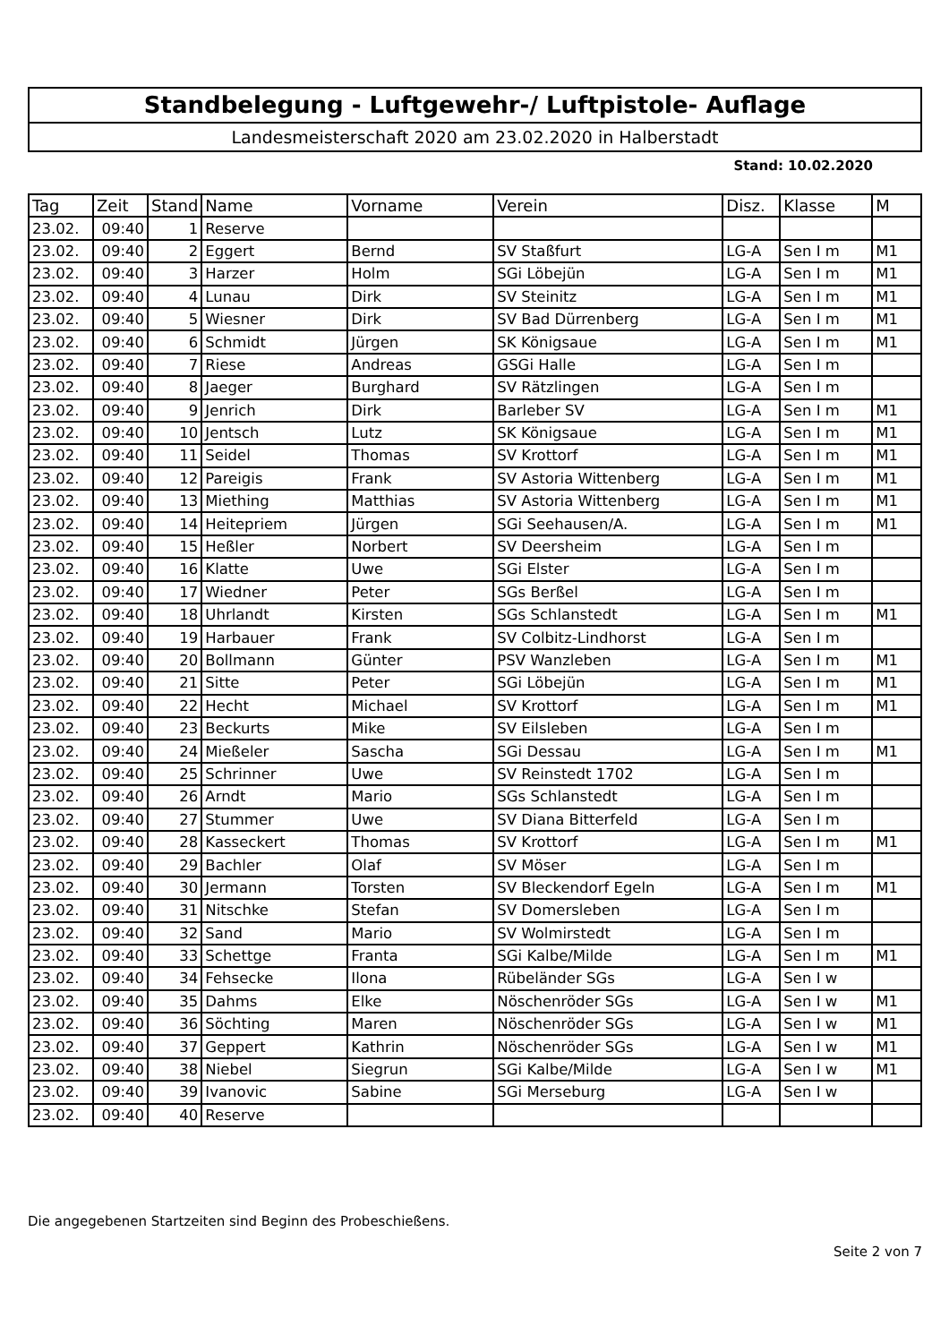Standbelegung - Luftgewehr-/ Luftpistole- Auflage
Landesmeisterschaft 2020 am 23.02.2020 in Halberstadt
Stand: 10.02.2020
| Tag | Zeit | Stand | Name | Vorname | Verein | Disz. | Klasse | M |
| --- | --- | --- | --- | --- | --- | --- | --- | --- |
| 23.02. | 09:40 | 1 | Reserve | | | | | |
| 23.02. | 09:40 | 2 | Eggert | Bernd | SV Staßfurt | LG-A | Sen I m | M1 |
| 23.02. | 09:40 | 3 | Harzer | Holm | SGi Löbejün | LG-A | Sen I m | M1 |
| 23.02. | 09:40 | 4 | Lunau | Dirk | SV Steinitz | LG-A | Sen I m | M1 |
| 23.02. | 09:40 | 5 | Wiesner | Dirk | SV Bad Dürrenberg | LG-A | Sen I m | M1 |
| 23.02. | 09:40 | 6 | Schmidt | Jürgen | SK Königsaue | LG-A | Sen I m | M1 |
| 23.02. | 09:40 | 7 | Riese | Andreas | GSGi Halle | LG-A | Sen I m | |
| 23.02. | 09:40 | 8 | Jaeger | Burghard | SV Rätzlingen | LG-A | Sen I m | |
| 23.02. | 09:40 | 9 | Jenrich | Dirk | Barleber SV | LG-A | Sen I m | M1 |
| 23.02. | 09:40 | 10 | Jentsch | Lutz | SK Königsaue | LG-A | Sen I m | M1 |
| 23.02. | 09:40 | 11 | Seidel | Thomas | SV Krottorf | LG-A | Sen I m | M1 |
| 23.02. | 09:40 | 12 | Pareigis | Frank | SV Astoria Wittenberg | LG-A | Sen I m | M1 |
| 23.02. | 09:40 | 13 | Miething | Matthias | SV Astoria Wittenberg | LG-A | Sen I m | M1 |
| 23.02. | 09:40 | 14 | Heitepriem | Jürgen | SGi Seehausen/A. | LG-A | Sen I m | M1 |
| 23.02. | 09:40 | 15 | Heßler | Norbert | SV Deersheim | LG-A | Sen I m | |
| 23.02. | 09:40 | 16 | Klatte | Uwe | SGi Elster | LG-A | Sen I m | |
| 23.02. | 09:40 | 17 | Wiedner | Peter | SGs Berßel | LG-A | Sen I m | |
| 23.02. | 09:40 | 18 | Uhrlandt | Kirsten | SGs Schlanstedt | LG-A | Sen I m | M1 |
| 23.02. | 09:40 | 19 | Harbauer | Frank | SV Colbitz-Lindhorst | LG-A | Sen I m | |
| 23.02. | 09:40 | 20 | Bollmann | Günter | PSV Wanzleben | LG-A | Sen I m | M1 |
| 23.02. | 09:40 | 21 | Sitte | Peter | SGi Löbejün | LG-A | Sen I m | M1 |
| 23.02. | 09:40 | 22 | Hecht | Michael | SV Krottorf | LG-A | Sen I m | M1 |
| 23.02. | 09:40 | 23 | Beckurts | Mike | SV Eilsleben | LG-A | Sen I m | |
| 23.02. | 09:40 | 24 | Mießeler | Sascha | SGi Dessau | LG-A | Sen I m | M1 |
| 23.02. | 09:40 | 25 | Schrinner | Uwe | SV Reinstedt 1702 | LG-A | Sen I m | |
| 23.02. | 09:40 | 26 | Arndt | Mario | SGs Schlanstedt | LG-A | Sen I m | |
| 23.02. | 09:40 | 27 | Stummer | Uwe | SV Diana Bitterfeld | LG-A | Sen I m | |
| 23.02. | 09:40 | 28 | Kasseckert | Thomas | SV Krottorf | LG-A | Sen I m | M1 |
| 23.02. | 09:40 | 29 | Bachler | Olaf | SV Möser | LG-A | Sen I m | |
| 23.02. | 09:40 | 30 | Jermann | Torsten | SV Bleckendorf Egeln | LG-A | Sen I m | M1 |
| 23.02. | 09:40 | 31 | Nitschke | Stefan | SV Domersleben | LG-A | Sen I m | |
| 23.02. | 09:40 | 32 | Sand | Mario | SV Wolmirstedt | LG-A | Sen I m | |
| 23.02. | 09:40 | 33 | Schettge | Franta | SGi Kalbe/Milde | LG-A | Sen I m | M1 |
| 23.02. | 09:40 | 34 | Fehsecke | Ilona | Rübeländer SGs | LG-A | Sen I w | |
| 23.02. | 09:40 | 35 | Dahms | Elke | Nöschenröder SGs | LG-A | Sen I w | M1 |
| 23.02. | 09:40 | 36 | Söchting | Maren | Nöschenröder SGs | LG-A | Sen I w | M1 |
| 23.02. | 09:40 | 37 | Geppert | Kathrin | Nöschenröder SGs | LG-A | Sen I w | M1 |
| 23.02. | 09:40 | 38 | Niebel | Siegrun | SGi Kalbe/Milde | LG-A | Sen I w | M1 |
| 23.02. | 09:40 | 39 | Ivanovic | Sabine | SGi Merseburg | LG-A | Sen I w | |
| 23.02. | 09:40 | 40 | Reserve | | | | | |
Die angegebenen Startzeiten sind Beginn des Probeschießens.
Seite 2 von 7